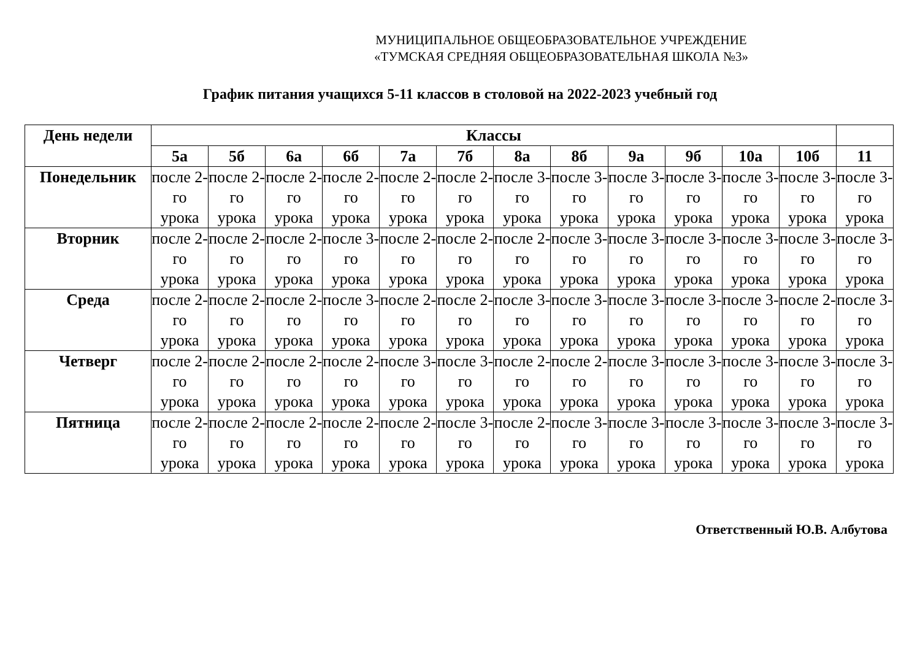МУНИЦИПАЛЬНОЕ ОБЩЕОБРАЗОВАТЕЛЬНОЕ УЧРЕЖДЕНИЕ
«ТУМСКАЯ СРЕДНЯЯ ОБЩЕОБРАЗОВАТЕЛЬНАЯ ШКОЛА №3»
График питания учащихся 5-11 классов в столовой на 2022-2023 учебный год
| День недели | Классы | | | | | | | | | | | | |
| --- | --- | --- | --- | --- | --- | --- | --- | --- | --- | --- | --- | --- | --- |
| | 5а | 5б | 6а | 6б | 7а | 7б | 8а | 8б | 9а | 9б | 10а | 10б | 11 |
| Понедельник | после 2-го урока | после 2-го урока | после 2-го урока | после 2-го урока | после 2-го урока | после 2-го урока | после 3-го урока | после 3-го урока | после 3-го урока | после 3-го урока | после 3-го урока | после 3-го урока | после 3-го урока |
| Вторник | после 2-го урока | после 2-го урока | после 2-го урока | после 3-го урока | после 2-го урока | после 2-го урока | после 2-го урока | после 3-го урока | после 3-го урока | после 3-го урока | после 3-го урока | после 3-го урока | после 3-го урока |
| Среда | после 2-го урока | после 2-го урока | после 2-го урока | после 3-го урока | после 2-го урока | после 2-го урока | после 3-го урока | после 3-го урока | после 3-го урока | после 3-го урока | после 3-го урока | после 2-го урока | после 3-го урока |
| Четверг | после 2-го урока | после 2-го урока | после 2-го урока | после 2-го урока | после 3-го урока | после 3-го урока | после 2-го урока | после 2-го урока | после 3-го урока | после 3-го урока | после 3-го урока | после 3-го урока | после 3-го урока |
| Пятница | после 2-го урока | после 2-го урока | после 2-го урока | после 2-го урока | после 2-го урока | после 3-го урока | после 2-го урока | после 3-го урока | после 3-го урока | после 3-го урока | после 3-го урока | после 3-го урока | после 3-го урока |
Ответственный Ю.В. Албутова